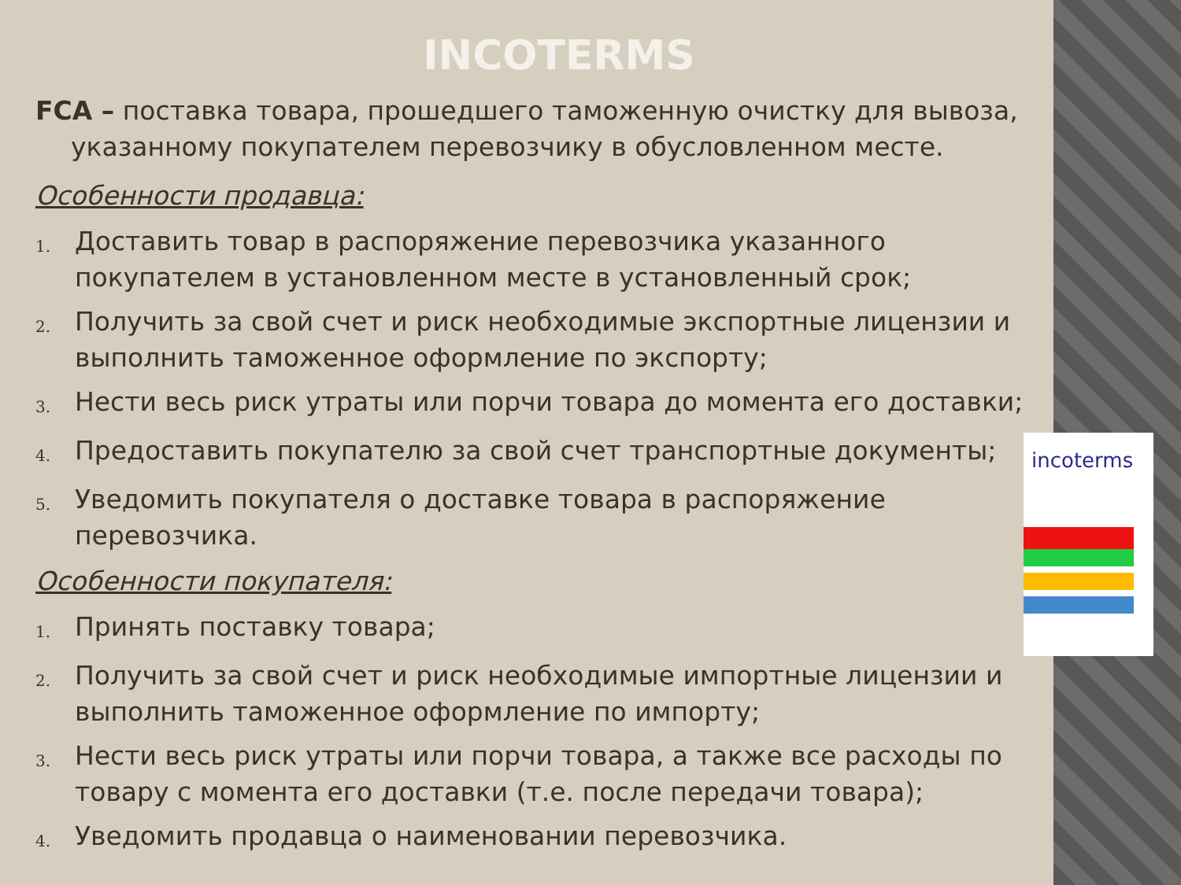INCOTERMS
FCA – поставка товара, прошедшего таможенную очистку для вывоза, указанному покупателем перевозчику в обусловленном месте.
Особенности продавца:
1. Доставить товар в распоряжение перевозчика указанного покупателем в установленном месте в установленный срок;
2. Получить за свой счет и риск необходимые экспортные лицензии и выполнить таможенное оформление по экспорту;
3. Нести весь риск утраты или порчи товара до момента его доставки;
4. Предоставить покупателю за свой счет транспортные документы;
5. Уведомить покупателя о доставке товара в распоряжение перевозчика.
Особенности покупателя:
1. Принять поставку товара;
2. Получить за свой счет и риск необходимые импортные лицензии и выполнить таможенное оформление по импорту;
3. Нести весь риск утраты или порчи товара, а также все расходы по товару с момента его доставки (т.е. после передачи товара);
4. Уведомить продавца о наименовании перевозчика.
incoterms